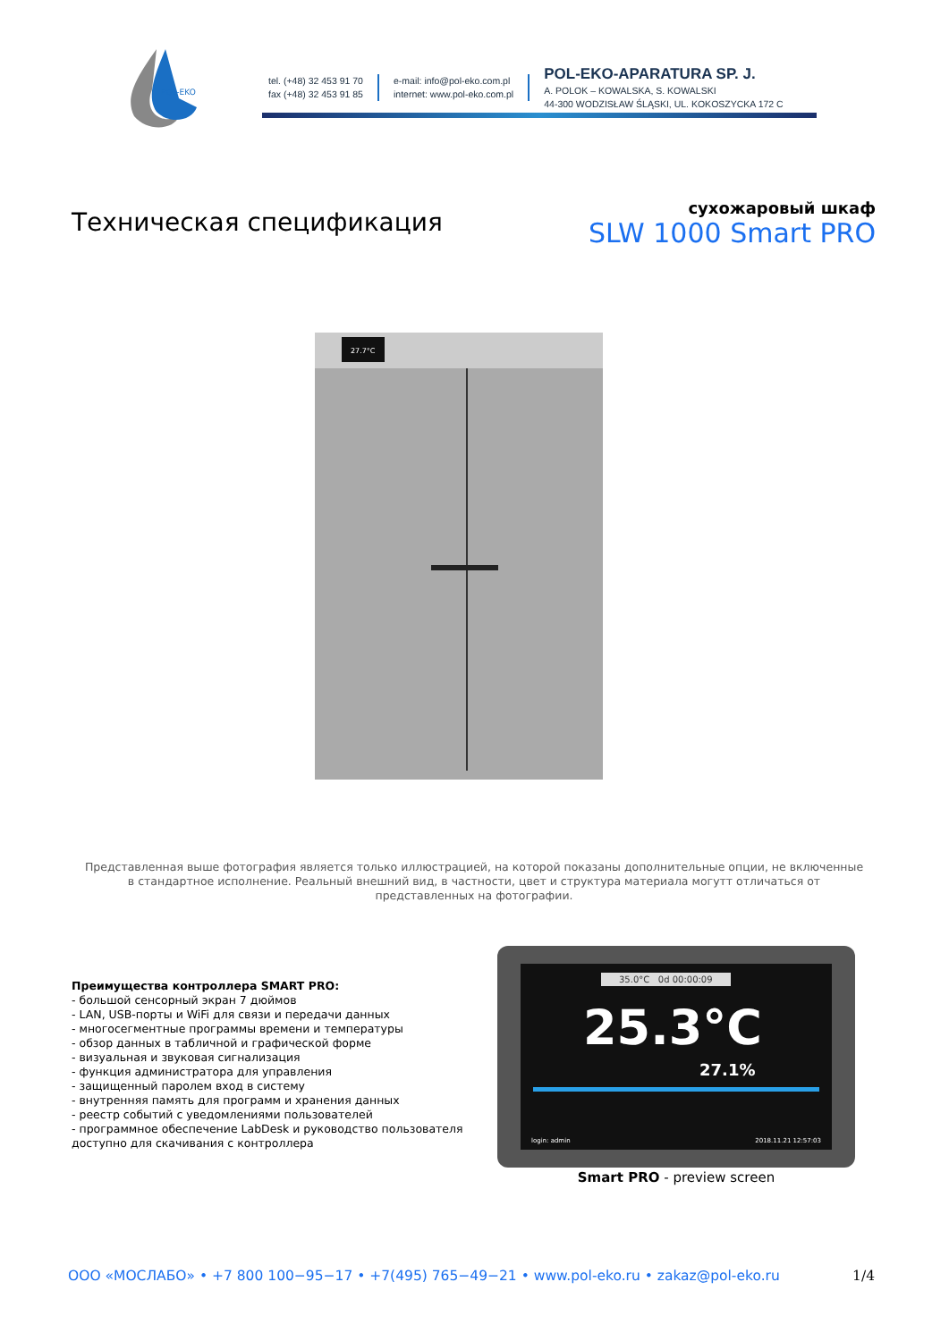POL-EKO
tel. (+48) 32 453 91 70
fax (+48) 32 453 91 85
e-mail: info@pol-eko.com.pl
internet: www.pol-eko.com.pl
POL-EKO-APARATURA SP. J.
A. POLOK – KOWALSKA, S. KOWALSKI
44-300 WODZISŁAW ŚLĄSKI, UL. KOKOSZYCKA 172 C
Техническая спецификация
сухожаровый шкаф
SLW 1000 Smart PRO
27.7°C
Представленная выше фотография является только иллюстрацией, на которой показаны дополнительные опции, не включенные в стандартное исполнение. Реальный внешний вид, в частности, цвет и структура материала могутт отличаться от представленных на фотографии.
Преимущества контроллера SMART PRO:
- большой сенсорный экран 7 дюймов
- LAN, USB-порты и WiFi для связи и передачи данных
- многосегментные программы времени и температуры
- обзор данных в табличной и графической форме
- визуальная и звуковая сигнализация
- функция администратора для управления
- защищенный паролем вход в систему
- внутренняя память для программ и хранения данных
- реестр событий с уведомлениями пользователей
- программное обеспечение LabDesk и руководство пользователя
доступно для скачивания с контроллера
35.0°C 0d 00:00:09
25.3°C
27.1%
login: admin 2018.11.21 12:57:03
Smart PRO - preview screen
ООО «МОСЛАБО» • +7 800 100−95−17 • +7(495) 765−49−21 • www.pol-eko.ru • zakaz@pol-eko.ru 1/4